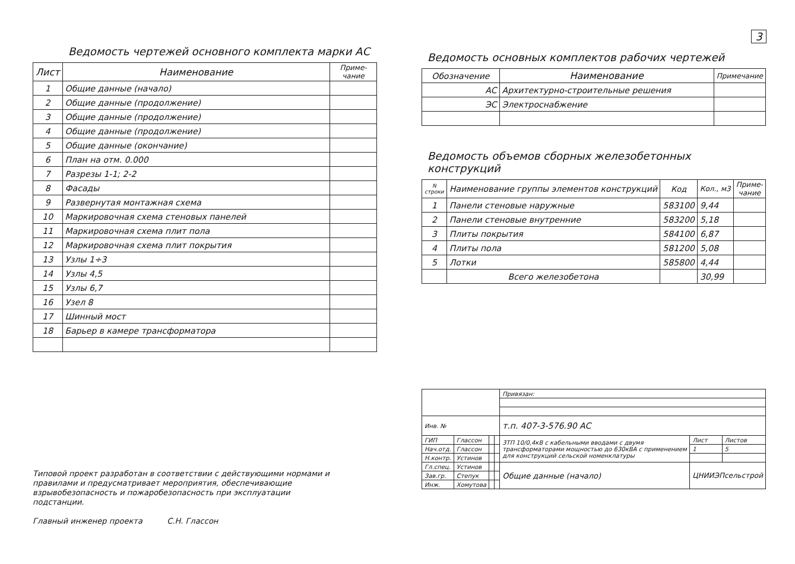3
Ведомость чертежей основного комплекта марки АС
| Лист | Наименование | Приме- чание |
| --- | --- | --- |
| 1 | Общие данные (начало) | |
| 2 | Общие данные (продолжение) | |
| 3 | Общие данные (продолжение) | |
| 4 | Общие данные (продолжение) | |
| 5 | Общие данные (окончание) | |
| 6 | План на отм. 0.000 | |
| 7 | Разрезы 1-1; 2-2 | |
| 8 | Фасады | |
| 9 | Развернутая монтажная схема | |
| 10 | Маркировочная схема стеновых панелей | |
| 11 | Маркировочная схема плит пола | |
| 12 | Маркировочная схема плит покрытия | |
| 13 | Узлы 1÷3 | |
| 14 | Узлы 4,5 | |
| 15 | Узлы 6,7 | |
| 16 | Узел 8 | |
| 17 | Шинный мост | |
| 18 | Барьер в камере трансформатора | |
Ведомость основных комплектов рабочих чертежей
| Обозначение | Наименование | Примечание |
| --- | --- | --- |
| АС | Архитектурно-строительные решения | |
| ЭС | Электроснабжение | |
Ведомость объемов сборных железобетонных конструкций
| N строки | Наименование группы элементов конструкций | Код | Кол., м3 | Приме- чание |
| --- | --- | --- | --- | --- |
| 1 | Панели стеновые наружные | 583100 | 9,44 | |
| 2 | Панели стеновые внутренние | 583200 | 5,18 | |
| 3 | Плиты покрытия | 584100 | 6,87 | |
| 4 | Плиты пола | 581200 | 5,08 | |
| 5 | Лотки | 585800 | 4,44 | |
| | Всего железобетона | | 30,99 | |
| | | | | Привязан: | | |
| Инв. № | | | | т.п. 407-3-576.90 АС | | |
| ГИП | Глассон | | | 3ТП 10/0,4кВ с кабельными вводами с двумя трансформаторами мощностью до 630кВА с применением для конструкций сельской номенклатуры | Лист | Листов |
| Нач.отд. | Глассон | | | | 1 | 5 |
| Н.контр. | Устинов | | | | | |
| Гл.спец. | Устинов | | | Общие данные (начало) | ЦНИИЭПсельстрой | |
| Зав.гр. | Степук | | | | | |
| Инж. | Хомутова | | | | | |
Типовой проект разработан в соответствии с действующими нормами и правилами и предусматривает мероприятия, обеспечивающие взрывобезопасность и пожаробезопасность при эксплуатации подстанции.
Главный инженер проекта С.Н. Глассон